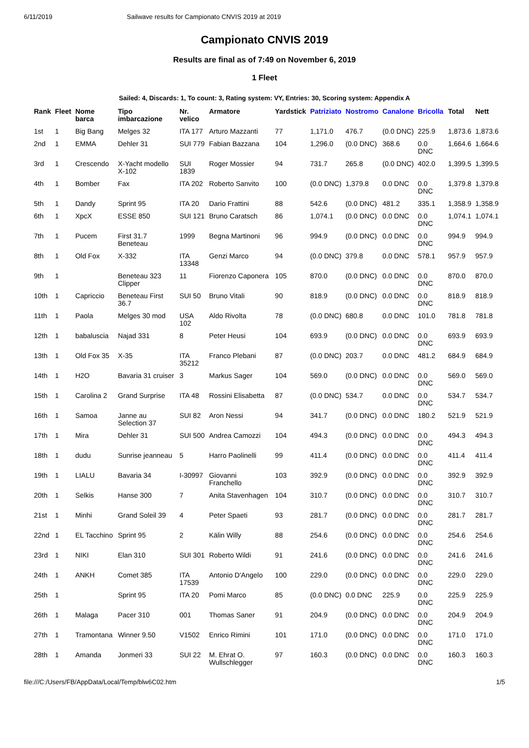6/11/2019 Sailwave results for Campionato CNVIS 2019 at 2019
Campionato CNVIS 2019
Results are final as of 7:49 on November 6, 2019
1 Fleet
Sailed: 4, Discards: 1, To count: 3, Rating system: VY, Entries: 30, Scoring system: Appendix A
| Rank | Fleet | Nome barca | Tipo imbarcazione | Nr. velico | Armatore | Yardstick | Patriziato | Nostromo | Canalone | Bricolla | Total | Nett |
| --- | --- | --- | --- | --- | --- | --- | --- | --- | --- | --- | --- | --- |
| 1st | 1 | Big Bang | Melges 32 | ITA 177 | Arturo Mazzanti | 77 | 1,171.0 | 476.7 | (0.0 DNC) | 225.9 | 1,873.6 | 1,873.6 |
| 2nd | 1 | EMMA | Dehler 31 | SUI 779 | Fabian Bazzana | 104 | 1,296.0 | (0.0 DNC) | 368.6 | 0.0 DNC | 1,664.6 | 1,664.6 |
| 3rd | 1 | Crescendo | X-Yacht modello X-102 | SUI 1839 | Roger Mossier | 94 | 731.7 | 265.8 | (0.0 DNC) | 402.0 | 1,399.5 | 1,399.5 |
| 4th | 1 | Bomber | Fax | ITA 202 | Roberto Sanvito | 100 | (0.0 DNC) | 1,379.8 | 0.0 DNC | 0.0 DNC | 1,379.8 | 1,379.8 |
| 5th | 1 | Dandy | Sprint 95 | ITA 20 | Dario Frattini | 88 | 542.6 | (0.0 DNC) | 481.2 | 335.1 | 1,358.9 | 1,358.9 |
| 6th | 1 | XpcX | ESSE 850 | SUI 121 | Bruno Caratsch | 86 | 1,074.1 | (0.0 DNC) | 0.0 DNC | 0.0 DNC | 1,074.1 | 1,074.1 |
| 7th | 1 | Pucem | First 31.7 Beneteau | 1999 | Begna Martinoni | 96 | 994.9 | (0.0 DNC) | 0.0 DNC | 0.0 DNC | 994.9 | 994.9 |
| 8th | 1 | Old Fox | X-332 | ITA 13348 | Genzi Marco | 94 | (0.0 DNC) | 379.8 | 0.0 DNC | 578.1 | 957.9 | 957.9 |
| 9th | 1 | | Beneteau 323 Clipper | 11 | Fiorenzo Caponera | 105 | 870.0 | (0.0 DNC) | 0.0 DNC | 0.0 DNC | 870.0 | 870.0 |
| 10th | 1 | Capriccio | Beneteau First 36.7 | SUI 50 | Bruno Vitali | 90 | 818.9 | (0.0 DNC) | 0.0 DNC | 0.0 DNC | 818.9 | 818.9 |
| 11th | 1 | Paola | Melges 30 mod | USA 102 | Aldo Rivolta | 78 | (0.0 DNC) | 680.8 | 0.0 DNC | 101.0 | 781.8 | 781.8 |
| 12th | 1 | babaluscia | Najad 331 | 8 | Peter Heusi | 104 | 693.9 | (0.0 DNC) | 0.0 DNC | 0.0 DNC | 693.9 | 693.9 |
| 13th | 1 | Old Fox 35 | X-35 | ITA 35212 | Franco Plebani | 87 | (0.0 DNC) | 203.7 | 0.0 DNC | 481.2 | 684.9 | 684.9 |
| 14th | 1 | H2O | Bavaria 31 cruiser | 3 | Markus Sager | 104 | 569.0 | (0.0 DNC) | 0.0 DNC | 0.0 DNC | 569.0 | 569.0 |
| 15th | 1 | Carolina 2 | Grand Surprise | ITA 48 | Rossini Elisabetta | 87 | (0.0 DNC) | 534.7 | 0.0 DNC | 0.0 DNC | 534.7 | 534.7 |
| 16th | 1 | Samoa | Janne au Selection 37 | SUI 82 | Aron Nessi | 94 | 341.7 | (0.0 DNC) | 0.0 DNC | 180.2 | 521.9 | 521.9 |
| 17th | 1 | Mira | Dehler 31 | SUI 500 | Andrea Camozzi | 104 | 494.3 | (0.0 DNC) | 0.0 DNC | 0.0 DNC | 494.3 | 494.3 |
| 18th | 1 | dudu | Sunrise jeanneau | 5 | Harro Paolinelli | 99 | 411.4 | (0.0 DNC) | 0.0 DNC | 0.0 DNC | 411.4 | 411.4 |
| 19th | 1 | LIALU | Bavaria 34 | I-30997 | Giovanni Franchello | 103 | 392.9 | (0.0 DNC) | 0.0 DNC | 0.0 DNC | 392.9 | 392.9 |
| 20th | 1 | Selkis | Hanse 300 | 7 | Anita Stavenhagen | 104 | 310.7 | (0.0 DNC) | 0.0 DNC | 0.0 DNC | 310.7 | 310.7 |
| 21st | 1 | Minhi | Grand Soleil 39 | 4 | Peter Spaeti | 93 | 281.7 | (0.0 DNC) | 0.0 DNC | 0.0 DNC | 281.7 | 281.7 |
| 22nd | 1 | EL Tacchino | Sprint 95 | 2 | Kälin Willy | 88 | 254.6 | (0.0 DNC) | 0.0 DNC | 0.0 DNC | 254.6 | 254.6 |
| 23rd | 1 | NIKI | Elan 310 | SUI 301 | Roberto Wildi | 91 | 241.6 | (0.0 DNC) | 0.0 DNC | 0.0 DNC | 241.6 | 241.6 |
| 24th | 1 | ANKH | Comet 385 | ITA 17539 | Antonio D'Angelo | 100 | 229.0 | (0.0 DNC) | 0.0 DNC | 0.0 DNC | 229.0 | 229.0 |
| 25th | 1 | | Sprint 95 | ITA 20 | Pomi Marco | 85 | (0.0 DNC) | 0.0 DNC | 225.9 | 0.0 DNC | 225.9 | 225.9 |
| 26th | 1 | Malaga | Pacer 310 | 001 | Thomas Saner | 91 | 204.9 | (0.0 DNC) | 0.0 DNC | 0.0 DNC | 204.9 | 204.9 |
| 27th | 1 | Tramontana | Winner 9.50 | V1502 | Enrico Rimini | 101 | 171.0 | (0.0 DNC) | 0.0 DNC | 0.0 DNC | 171.0 | 171.0 |
| 28th | 1 | Amanda | Jonmeri 33 | SUI 22 | M. Ehrat O. Wullschlegger | 97 | 160.3 | (0.0 DNC) | 0.0 DNC | 0.0 DNC | 160.3 | 160.3 |
file:///C:/Users/FB/AppData/Local/Temp/blw6C02.htm 1/5